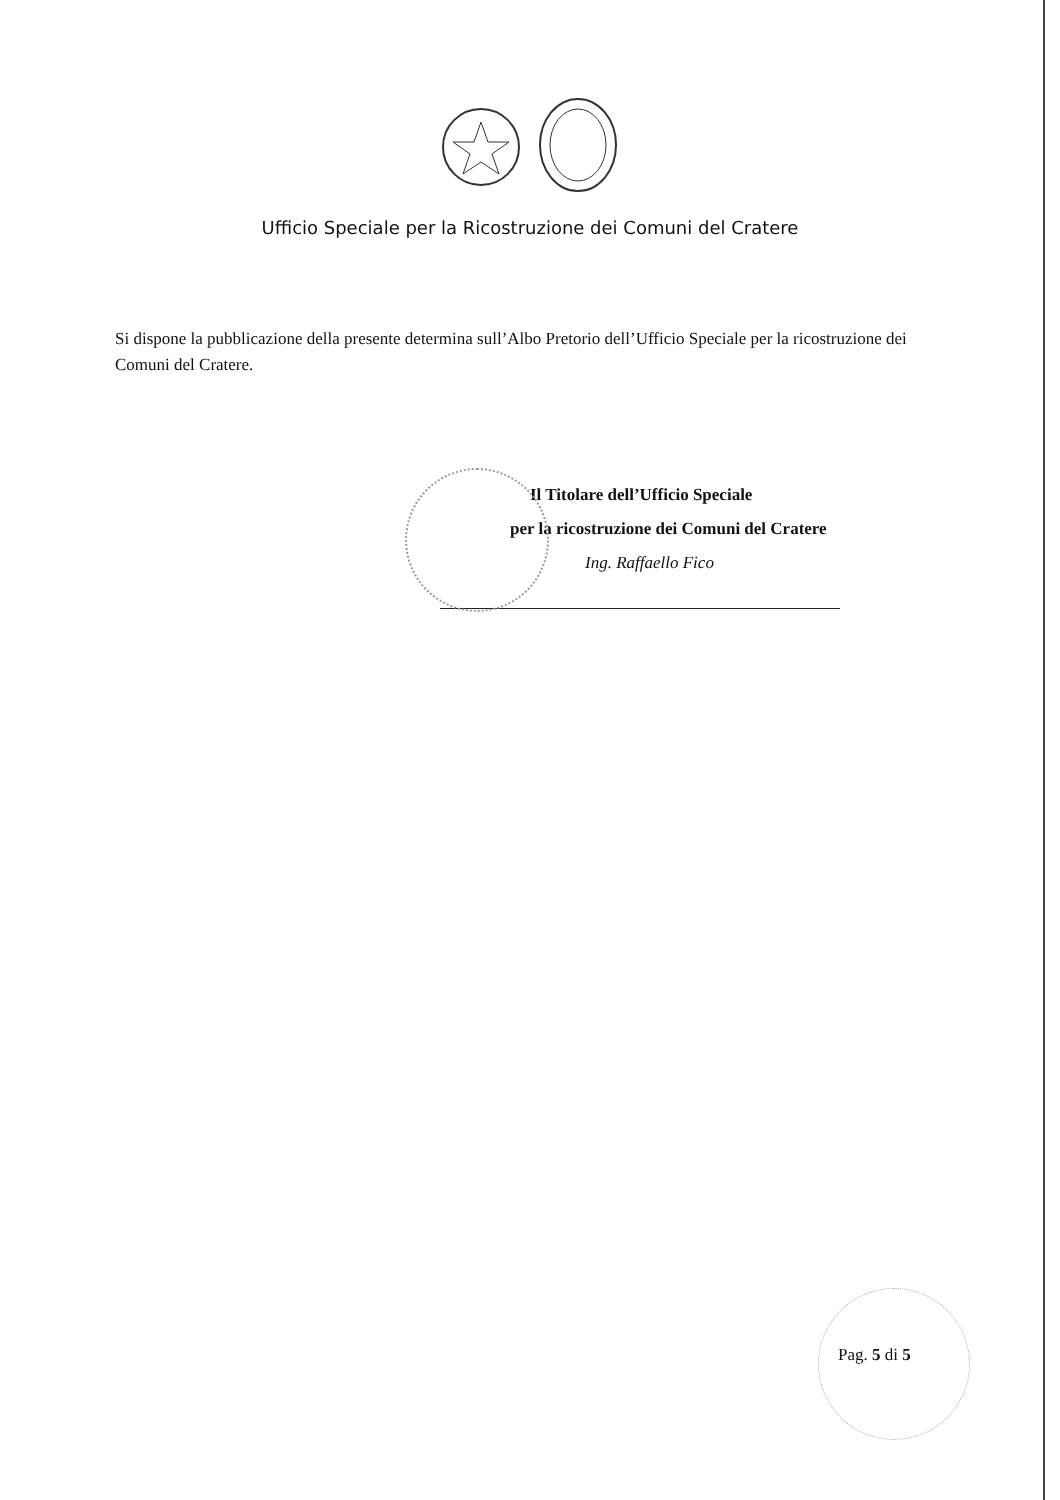Ufficio Speciale per la Ricostruzione dei Comuni del Cratere
Si dispone la pubblicazione della presente determina sull’Albo Pretorio dell’Ufficio Speciale per la ricostruzione dei Comuni del Cratere.
Il Titolare dell’Ufficio Speciale
per la ricostruzione dei Comuni del Cratere
Ing. Raffaello Fico
Pag. 5 di 5